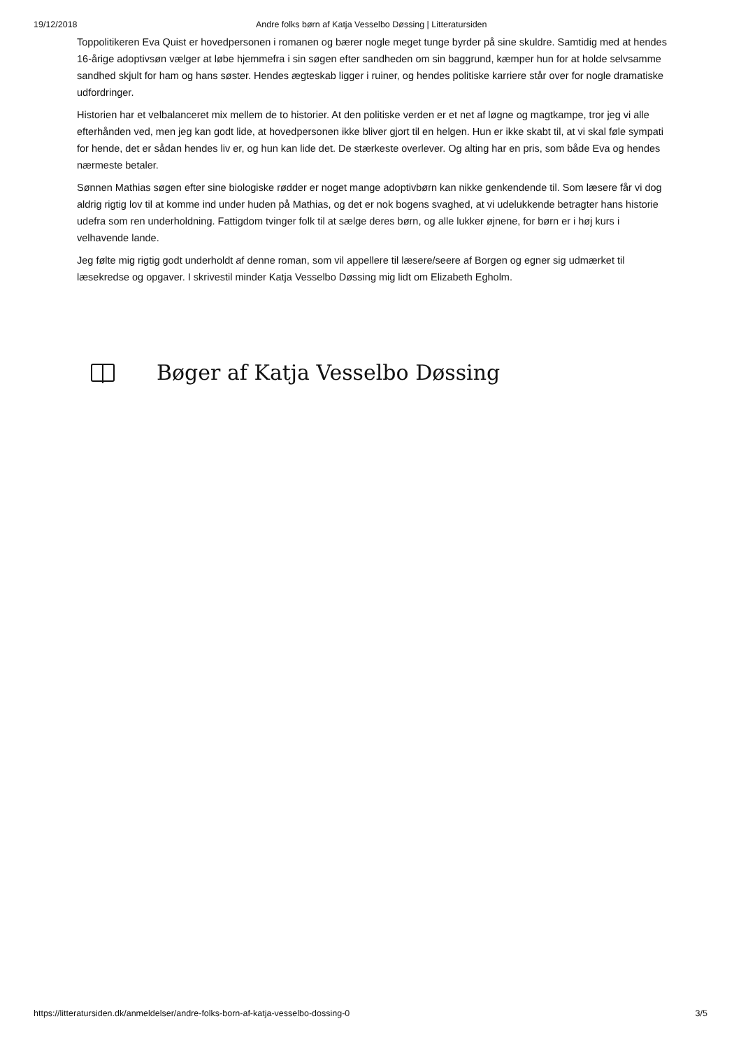19/12/2018 Andre folks børn af Katja Vesselbo Døssing | Litteratursiden
Toppolitikeren Eva Quist er hovedpersonen i romanen og bærer nogle meget tunge byrder på sine skuldre. Samtidig med at hendes 16-årige adoptivsøn vælger at løbe hjemmefra i sin søgen efter sandheden om sin baggrund, kæmper hun for at holde selvsamme sandhed skjult for ham og hans søster. Hendes ægteskab ligger i ruiner, og hendes politiske karriere står over for nogle dramatiske udfordringer.
Historien har et velbalanceret mix mellem de to historier. At den politiske verden er et net af løgne og magtkampe, tror jeg vi alle efterhånden ved, men jeg kan godt lide, at hovedpersonen ikke bliver gjort til en helgen. Hun er ikke skabt til, at vi skal føle sympati for hende, det er sådan hendes liv er, og hun kan lide det. De stærkeste overlever. Og alting har en pris, som både Eva og hendes nærmeste betaler.
Sønnen Mathias søgen efter sine biologiske rødder er noget mange adoptivbørn kan nikke genkendende til. Som læsere får vi dog aldrig rigtig lov til at komme ind under huden på Mathias, og det er nok bogens svaghed, at vi udelukkende betragter hans historie udefra som ren underholdning. Fattigdom tvinger folk til at sælge deres børn, og alle lukker øjnene, for børn er i høj kurs i velhavende lande.
Jeg følte mig rigtig godt underholdt af denne roman, som vil appellere til læsere/seere af Borgen og egner sig udmærket til læsekredse og opgaver. I skrivestil minder Katja Vesselbo Døssing mig lidt om Elizabeth Egholm.
Bøger af Katja Vesselbo Døssing
https://litteratursiden.dk/anmeldelser/andre-folks-born-af-katja-vesselbo-dossing-0 3/5